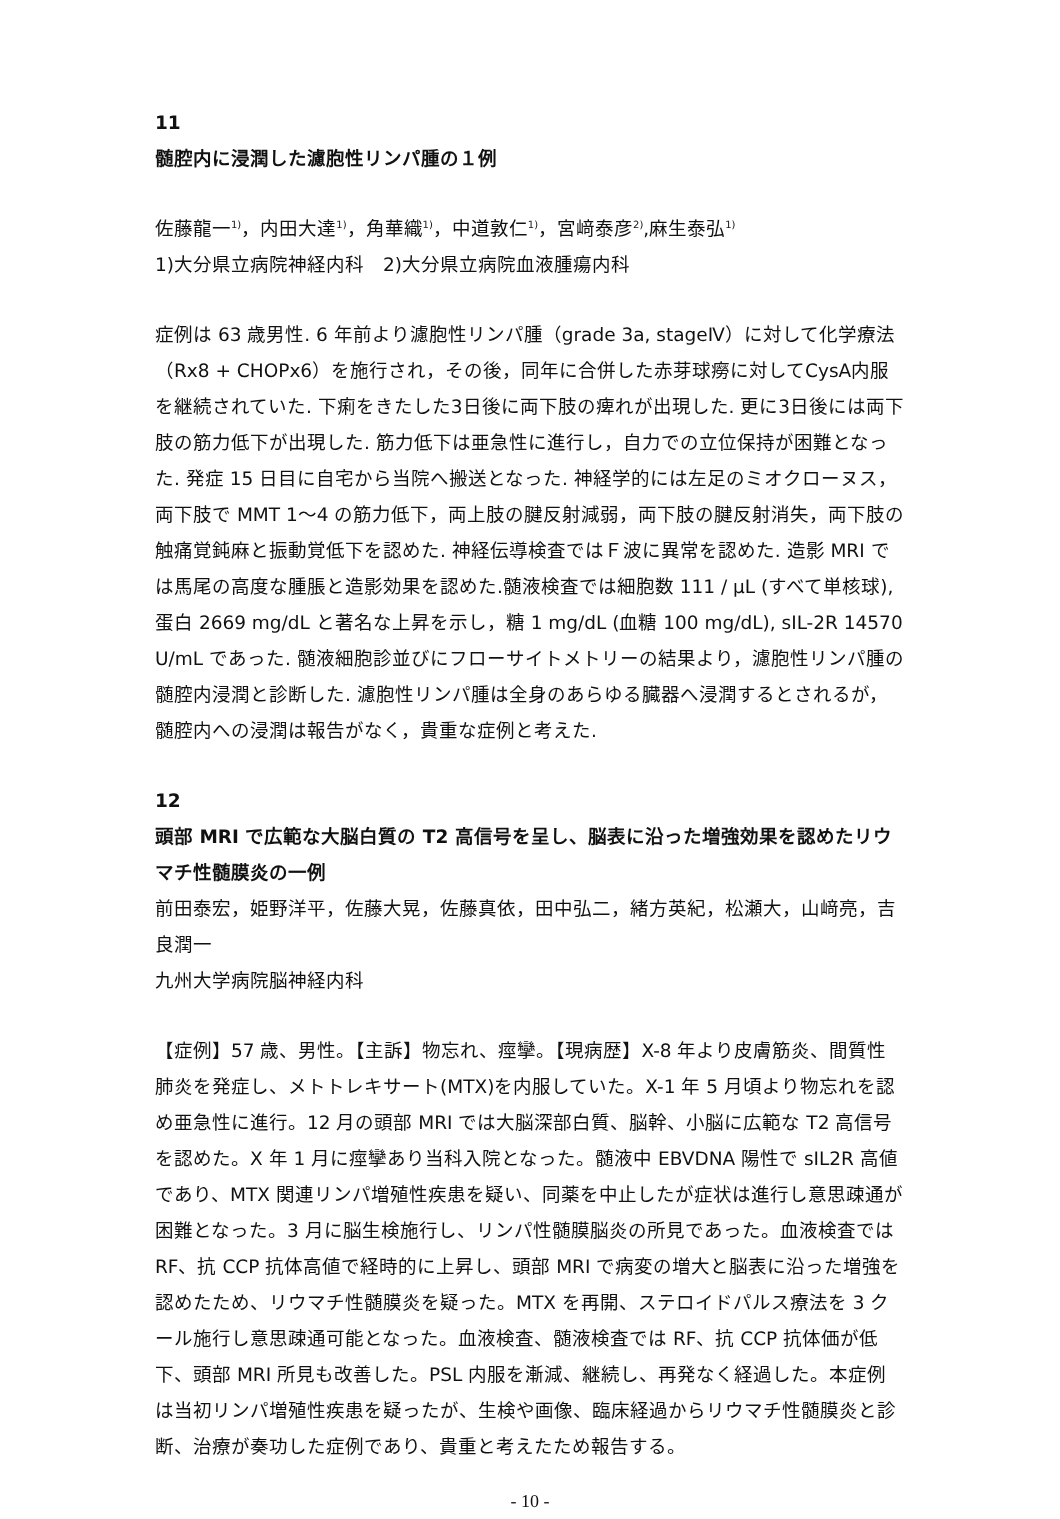11
髄腔内に浸潤した濾胞性リンパ腫の１例
佐藤龍一<sup>1)</sup>，内田大達<sup>1)</sup>，角華織<sup>1)</sup>，中道敦仁<sup>1)</sup>，宮﨑泰彦<sup>2)</sup>,麻生泰弘<sup>1)</sup>
1)大分県立病院神経内科　2)大分県立病院血液腫瘍内科
症例は 63 歳男性. 6 年前より濾胞性リンパ腫（grade 3a, stageⅣ）に対して化学療法（Rx8 + CHOPx6）を施行され，その後，同年に合併した赤芽球癆に対してCysA内服を継続されていた. 下痢をきたした3日後に両下肢の痺れが出現した. 更に3日後には両下肢の筋力低下が出現した. 筋力低下は亜急性に進行し，自力での立位保持が困難となった. 発症 15 日目に自宅から当院へ搬送となった. 神経学的には左足のミオクローヌス，両下肢で MMT 1〜4 の筋力低下，両上肢の腱反射減弱，両下肢の腱反射消失，両下肢の触痛覚鈍麻と振動覚低下を認めた. 神経伝導検査ではＦ波に異常を認めた. 造影 MRI では馬尾の高度な腫脹と造影効果を認めた.髄液検査では細胞数 111 / μL (すべて単核球), 蛋白 2669 mg/dL と著名な上昇を示し，糖 1 mg/dL (血糖 100 mg/dL), sIL-2R 14570 U/mL であった. 髄液細胞診並びにフローサイトメトリーの結果より，濾胞性リンパ腫の髄腔内浸潤と診断した. 濾胞性リンパ腫は全身のあらゆる臓器へ浸潤するとされるが，髄腔内への浸潤は報告がなく，貴重な症例と考えた.
12
頭部 MRI で広範な大脳白質の T2 高信号を呈し、脳表に沿った増強効果を認めたリウマチ性髄膜炎の一例
前田泰宏，姫野洋平，佐藤大晃，佐藤真依，田中弘二，緒方英紀，松瀬大，山﨑亮，吉良潤一
九州大学病院脳神経内科
【症例】57 歳、男性。【主訴】物忘れ、痙攣。【現病歴】X-8 年より皮膚筋炎、間質性肺炎を発症し、メトトレキサート(MTX)を内服していた。X-1 年 5 月頃より物忘れを認め亜急性に進行。12 月の頭部 MRI では大脳深部白質、脳幹、小脳に広範な T2 高信号を認めた。X 年 1 月に痙攣あり当科入院となった。髄液中 EBVDNA 陽性で sIL2R 高値であり、MTX 関連リンパ増殖性疾患を疑い、同薬を中止したが症状は進行し意思疎通が困難となった。3 月に脳生検施行し、リンパ性髄膜脳炎の所見であった。血液検査では RF、抗 CCP 抗体高値で経時的に上昇し、頭部 MRI で病変の増大と脳表に沿った増強を認めたため、リウマチ性髄膜炎を疑った。MTX を再開、ステロイドパルス療法を 3 クール施行し意思疎通可能となった。血液検査、髄液検査では RF、抗 CCP 抗体価が低下、頭部 MRI 所見も改善した。PSL 内服を漸減、継続し、再発なく経過した。本症例は当初リンパ増殖性疾患を疑ったが、生検や画像、臨床経過からリウマチ性髄膜炎と診断、治療が奏功した症例であり、貴重と考えたため報告する。
- 10 -